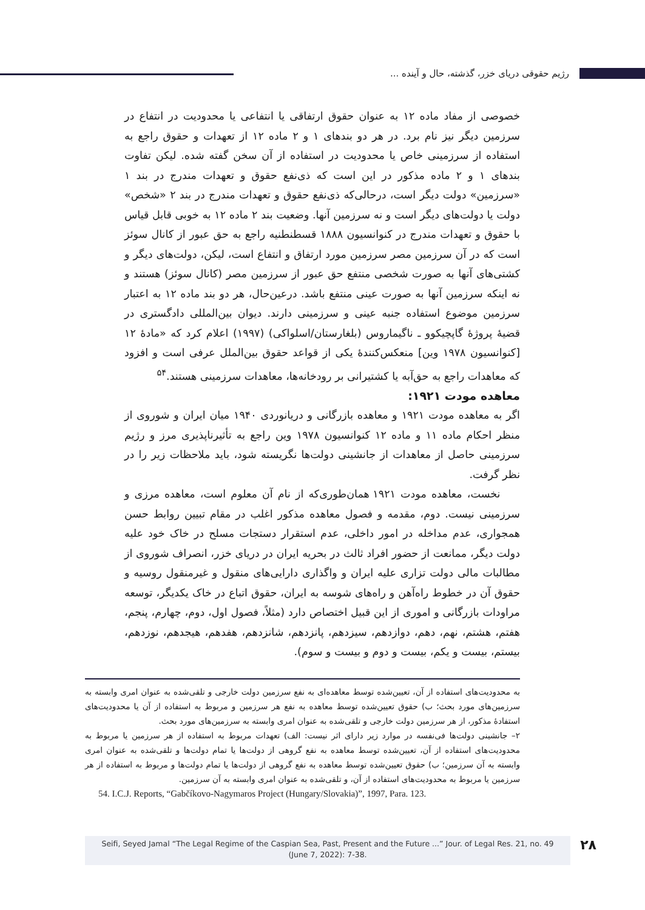رژیم حقوقی دریای خزر، گذشته، حال و آینده ...
خصوصی از مفاد ماده ۱۲ به عنوان حقوق ارتفاقی یا انتفاعی یا محدودیت در انتفاع در سرزمین دیگر نیز نام برد. در هر دو بندهای ۱ و ۲ ماده ۱۲ از تعهدات و حقوق راجع به استفاده از سرزمینی خاص یا محدودیت در استفاده از آن سخن گفته شده. لیکن تفاوت بندهای ۱ و ۲ ماده مذکور در این است که ذی‌نفع حقوق و تعهدات مندرج در بند ۱ «سرزمین» دولت دیگر است، درحالی‌که ذی‌نفع حقوق و تعهدات مندرج در بند ۲ «شخص» دولت یا دولت‌های دیگر است و نه سرزمین آنها. وضعیت بند ۲ ماده ۱۲ به خوبی قابل قیاس با حقوق و تعهدات مندرج در کنوانسیون ۱۸۸۸ قسطنطنیه راجع به حق عبور از کانال سوئز است که در آن سرزمین مصر سرزمین مورد ارتفاق و انتفاع است، لیکن، دولت‌های دیگر و کشتی‌های آنها به صورت شخصی منتفع حق عبور از سرزمین مصر (کانال سوئز) هستند و نه اینکه سرزمین آنها به صورت عینی منتفع باشد. درعین‌حال، هر دو بند ماده ۱۲ به اعتبار سرزمین موضوع استفاده جنبه عینی و سرزمینی دارند. دیوان بین‌المللی دادگستری در قضیهٔ پروژهٔ گاپچیکوو ـ ناگیماروس (بلغارستان/اسلواکی) (۱۹۹۷) اعلام کرد که «مادهٔ ۱۲ [کنوانسیون ۱۹۷۸ وین] منعکس‌کنندهٔ یکی از قواعد حقوق بین‌الملل عرفی است و افزود که معاهدات راجع به حق‌آبه یا کشتیرانی بر رودخانه‌ها، معاهدات سرزمینی هستند.<sup>۵۴</sup>
معاهده مودت ۱۹۲۱:
اگر به معاهده مودت ۱۹۲۱ و معاهده بازرگانی و دریانوردی ۱۹۴۰ میان ایران و شوروی از منظر احکام ماده ۱۱ و ماده ۱۲ کنوانسیون ۱۹۷۸ وین راجع به تأثیرناپذیری مرز و رژیم سرزمینی حاصل از معاهدات از جانشینی دولت‌ها نگریسته شود، باید ملاحظات زیر را در نظر گرفت.
نخست، معاهده مودت ۱۹۲۱ همان‌طوری‌که از نام آن معلوم است، معاهده مرزی و سرزمینی نیست. دوم، مقدمه و فصول معاهده مذکور اغلب در مقام تبیین روابط حسن همجواری، عدم مداخله در امور داخلی، عدم استقرار دستجات مسلح در خاک خود علیه دولت دیگر، ممانعت از حضور افراد ثالث در بحریه ایران در دریای خزر، انصراف شوروی از مطالبات مالی دولت تزاری علیه ایران و واگذاری دارایی‌های منقول و غیرمنقول روسیه و حقوق آن در خطوط راه‌آهن و راه‌های شوسه به ایران، حقوق اتباع در خاک یکدیگر، توسعه مراودات بازرگانی و اموری از این قبیل اختصاص دارد (مثلاً، فصول اول، دوم، چهارم، پنجم، هفتم، هشتم، نهم، دهم، دوازدهم، سیزدهم، پانزدهم، شانزدهم، هفدهم، هیجدهم، نوزدهم، بیستم، بیست و یکم، بیست و دوم و بیست و سوم).
به محدودیت‌های استفاده از آن، تعیین‌شده توسط معاهده‌ای به نفع سرزمین دولت خارجی و تلقی‌شده به عنوان امری وابسته به سرزمین‌های مورد بحث؛ ب) حقوق تعیین‌شده توسط معاهده به نفع هر سرزمین و مربوط به استفاده از آن یا محدودیت‌های استفادهٔ مذکور، از هر سرزمین دولت خارجی و تلقی‌شده به عنوان امری وابسته به سرزمین‌های مورد بحث.
۲– جانشینی دولت‌ها فی‌نفسه در موارد زیر دارای اثر نیست: الف) تعهدات مربوط به استفاده از هر سرزمین یا مربوط به محدودیت‌های استفاده از آن، تعیین‌شده توسط معاهده به نفع گروهی از دولت‌ها یا تمام دولت‌ها و تلقی‌شده به عنوان امری وابسته به آن سرزمین؛ ب) حقوق تعیین‌شده توسط معاهده به نفع گروهی از دولت‌ها یا تمام دولت‌ها و مربوط به استفاده از هر سرزمین یا مربوط به محدودیت‌های استفاده از آن، و تلقی‌شده به عنوان امری وابسته به آن سرزمین.
54. I.C.J. Reports, “Gabčíkovo-Nagymaros Project (Hungary/Slovakia)”, 1997, Para. 123.
Seifi, Seyed Jamal “The Legal Regime of the Caspian Sea, Past, Present and the Future ...” Jour. of Legal Res. 21, no. 49
(June 7, 2022): 7-38.
۲۸